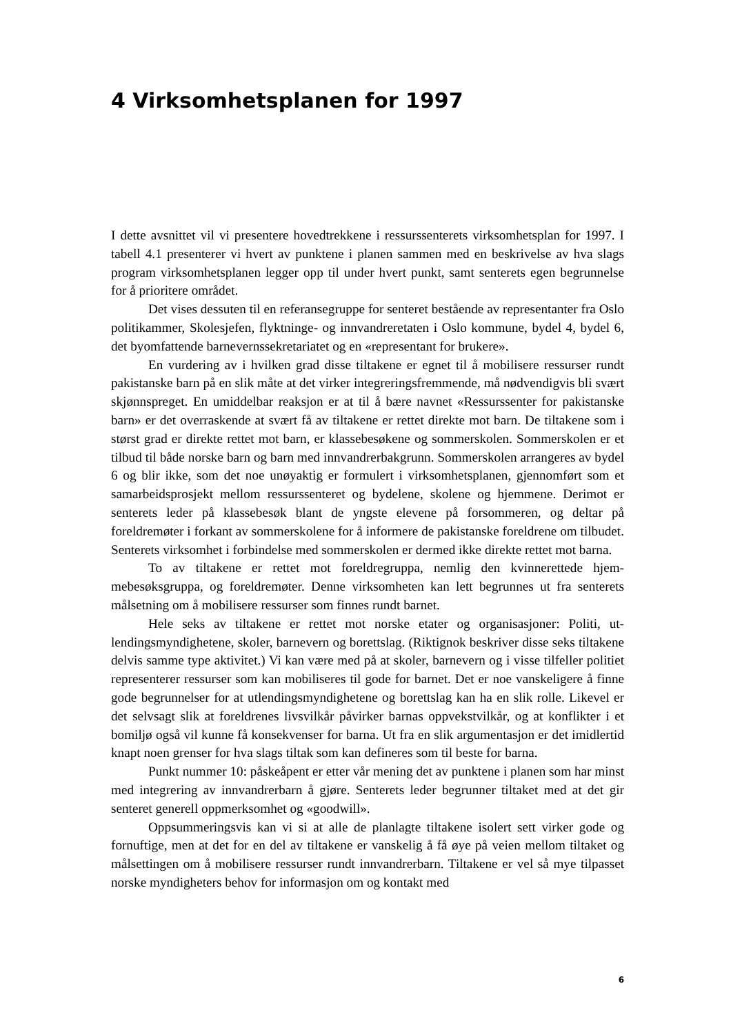4 Virksomhetsplanen for 1997
I dette avsnittet vil vi presentere hovedtrekkene i ressurssenterets virksomhetsplan for 1997. I tabell 4.1 presenterer vi hvert av punktene i planen sammen med en beskriv­else av hva slags program virksomhetsplanen legger opp til under hvert punkt, samt senterets egen begrunnelse for å prioritere området.
Det vises dessuten til en referansegruppe for senteret bestående av represen­tanter fra Oslo politikammer, Skolesjefen, flyktninge- og innvandreretaten i Oslo kommune, bydel 4, bydel 6, det byomfattende barnevernssekretariatet og en «repre­sentant for brukere».
En vurdering av i hvilken grad disse tiltakene er egnet til å mobilisere ressurser rundt pakistanske barn på en slik måte at det virker integreringsfremmende, må nød­vendigvis bli svært skjønnspreget. En umiddelbar reaksjon er at til å bære navnet «Ressurssenter for pakistanske barn» er det overraskende at svært få av tiltakene er rettet direkte mot barn. De tiltakene som i størst grad er direkte rettet mot barn, er klassebesøkene og sommerskolen. Sommerskolen er et tilbud til både norske barn og barn med innvandrerbakgrunn. Sommerskolen arrangeres av bydel 6 og blir ikke, som det noe unøyaktig er formulert i virksomhetsplanen, gjennomført som et samarbeid­sprosjekt mellom ressurssenteret og bydelene, skolene og hjemmene. Derimot er senterets leder på klassebesøk blant de yngste elevene på forsommeren, og deltar på foreldremøter i forkant av sommerskolene for å informere de pakistanske foreldrene om tilbudet. Senterets virksomhet i forbindelse med sommerskolen er dermed ikke direkte rettet mot barna.
To av tiltakene er rettet mot foreldregruppa, nemlig den kvinnerettede hjem­mebesøksgruppa, og foreldremøter. Denne virksomheten kan lett begrunnes ut fra senterets målsetning om å mobilisere ressurser som finnes rundt barnet.
Hele seks av tiltakene er rettet mot norske etater og organisasjoner: Politi, ut­lendingsmyndighetene, skoler, barnevern og borettslag. (Riktignok beskriver disse seks tiltakene delvis samme type aktivitet.) Vi kan være med på at skoler, barnevern og i visse tilfeller politiet representerer ressurser som kan mobiliseres til gode for bar­net. Det er noe vanskeligere å finne gode begrunnelser for at utlendingsmyndighetene og borettslag kan ha en slik rolle. Likevel er det selvsagt slik at foreldrenes livsvilkår påvirker barnas oppvekstvilkår, og at konflikter i et bomiljø også vil kunne få kon­sekvenser for barna. Ut fra en slik argumentasjon er det imidlertid knapt noen grenser for hva slags tiltak som kan defineres som til beste for barna.
Punkt nummer 10: påskeåpent er etter vår mening det av punktene i planen som har minst med integrering av innvandrerbarn å gjøre. Senterets leder begrunner tiltaket med at det gir senteret generell oppmerksomhet og «goodwill».
Oppsummeringsvis kan vi si at alle de planlagte tiltakene isolert sett virker gode og fornuftige, men at det for en del av tiltakene er vanskelig å få øye på veien mellom tiltaket og målsettingen om å mobilisere ressurser rundt innvandrerbarn. Tiltakene er vel så mye tilpasset norske myndigheters behov for informasjon om og kontakt med
6